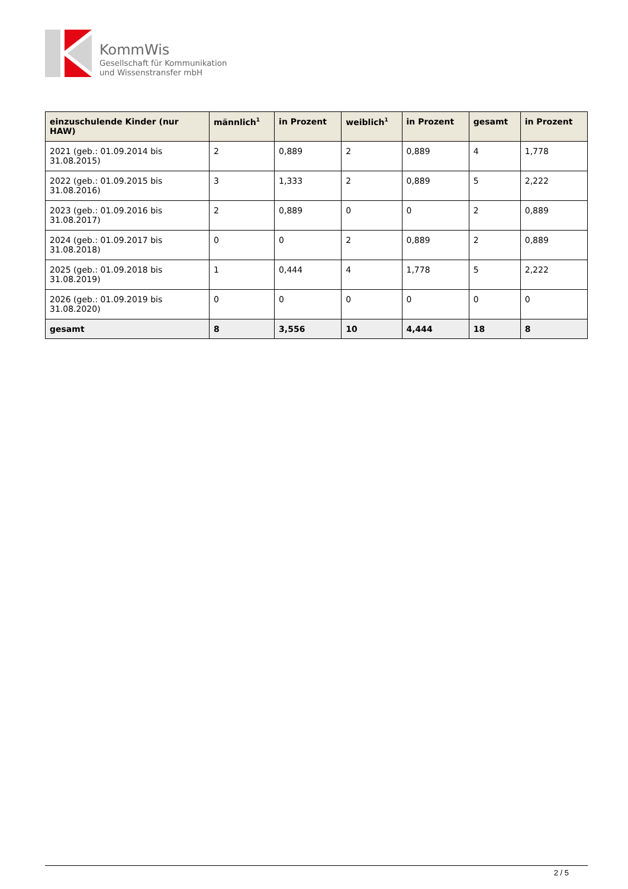KommWis
Gesellschaft für Kommunikation
und Wissenstransfer mbH
| einzuschulende Kinder (nur HAW) | männlich<sup>1</sup> | in Prozent | weiblich<sup>1</sup> | in Prozent | gesamt | in Prozent |
| --- | --- | --- | --- | --- | --- | --- |
| 2021 (geb.: 01.09.2014 bis 31.08.2015) | 2 | 0,889 | 2 | 0,889 | 4 | 1,778 |
| 2022 (geb.: 01.09.2015 bis 31.08.2016) | 3 | 1,333 | 2 | 0,889 | 5 | 2,222 |
| 2023 (geb.: 01.09.2016 bis 31.08.2017) | 2 | 0,889 | 0 | 0 | 2 | 0,889 |
| 2024 (geb.: 01.09.2017 bis 31.08.2018) | 0 | 0 | 2 | 0,889 | 2 | 0,889 |
| 2025 (geb.: 01.09.2018 bis 31.08.2019) | 1 | 0,444 | 4 | 1,778 | 5 | 2,222 |
| 2026 (geb.: 01.09.2019 bis 31.08.2020) | 0 | 0 | 0 | 0 | 0 | 0 |
| gesamt | 8 | 3,556 | 10 | 4,444 | 18 | 8 |
2 / 5